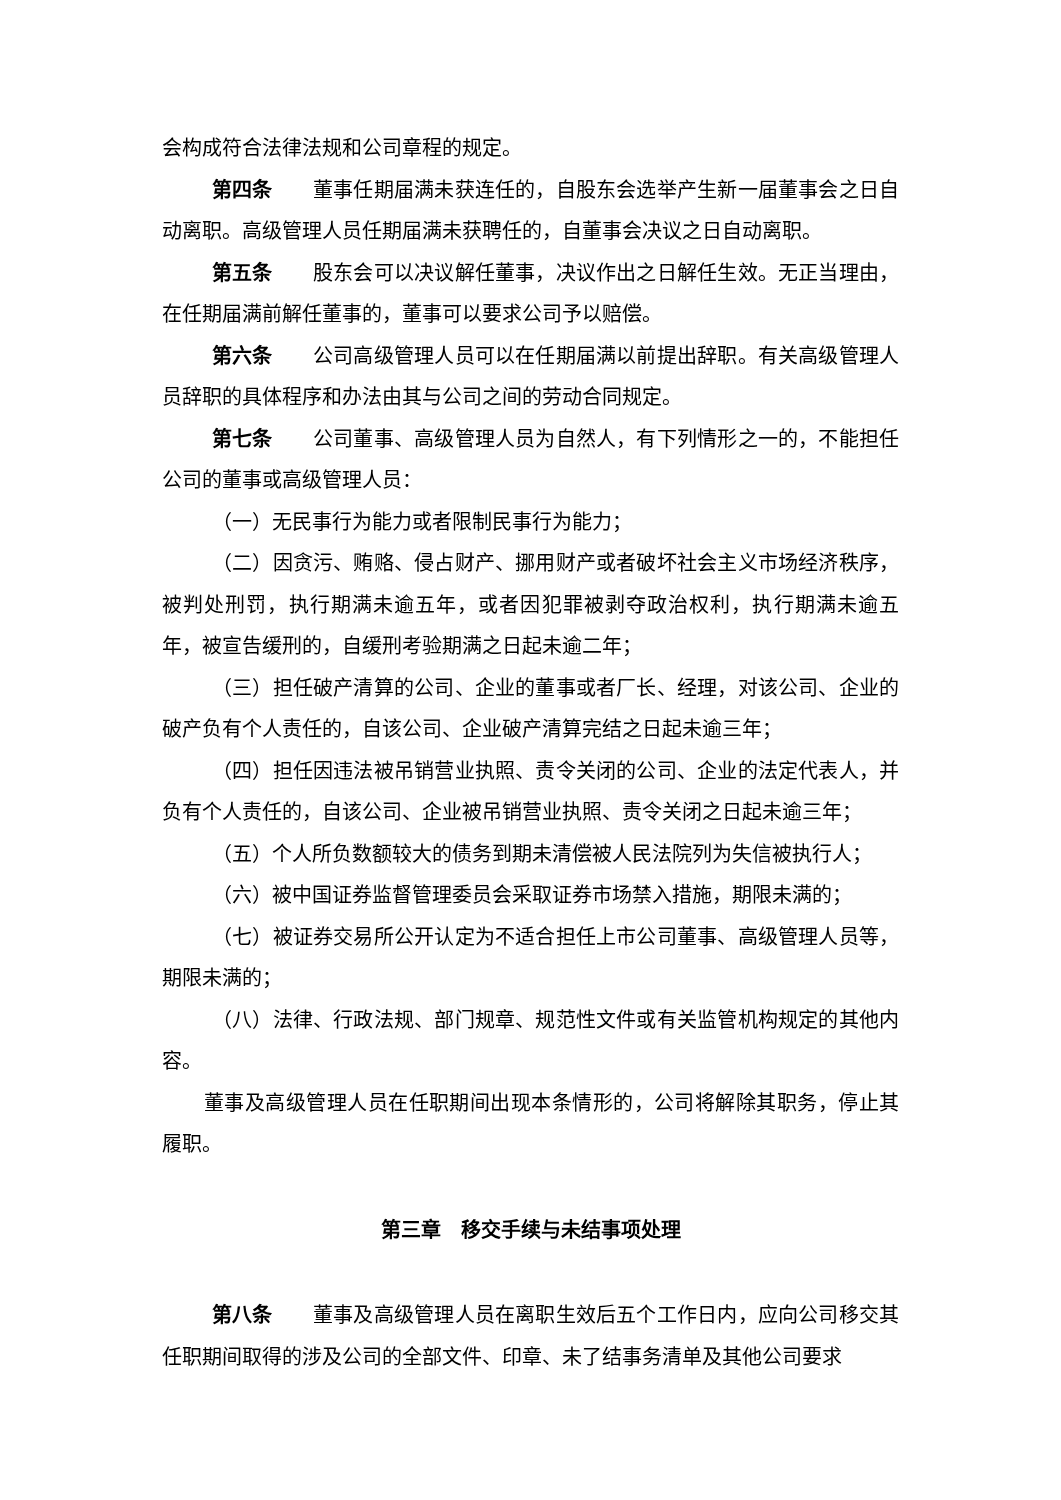会构成符合法律法规和公司章程的规定。
第四条　　董事任期届满未获连任的，自股东会选举产生新一届董事会之日自动离职。高级管理人员任期届满未获聘任的，自董事会决议之日自动离职。
第五条　　股东会可以决议解任董事，决议作出之日解任生效。无正当理由，在任期届满前解任董事的，董事可以要求公司予以赔偿。
第六条　　公司高级管理人员可以在任期届满以前提出辞职。有关高级管理人员辞职的具体程序和办法由其与公司之间的劳动合同规定。
第七条　　公司董事、高级管理人员为自然人，有下列情形之一的，不能担任公司的董事或高级管理人员：
（一）无民事行为能力或者限制民事行为能力；
（二）因贪污、贿赂、侵占财产、挪用财产或者破坏社会主义市场经济秩序，被判处刑罚，执行期满未逾五年，或者因犯罪被剥夺政治权利，执行期满未逾五年，被宣告缓刑的，自缓刑考验期满之日起未逾二年；
（三）担任破产清算的公司、企业的董事或者厂长、经理，对该公司、企业的破产负有个人责任的，自该公司、企业破产清算完结之日起未逾三年；
（四）担任因违法被吊销营业执照、责令关闭的公司、企业的法定代表人，并负有个人责任的，自该公司、企业被吊销营业执照、责令关闭之日起未逾三年；
（五）个人所负数额较大的债务到期未清偿被人民法院列为失信被执行人；
（六）被中国证券监督管理委员会采取证券市场禁入措施，期限未满的；
（七）被证券交易所公开认定为不适合担任上市公司董事、高级管理人员等，期限未满的；
（八）法律、行政法规、部门规章、规范性文件或有关监管机构规定的其他内容。
董事及高级管理人员在任职期间出现本条情形的，公司将解除其职务，停止其履职。
第三章　移交手续与未结事项处理
第八条　　董事及高级管理人员在离职生效后五个工作日内，应向公司移交其任职期间取得的涉及公司的全部文件、印章、未了结事务清单及其他公司要求